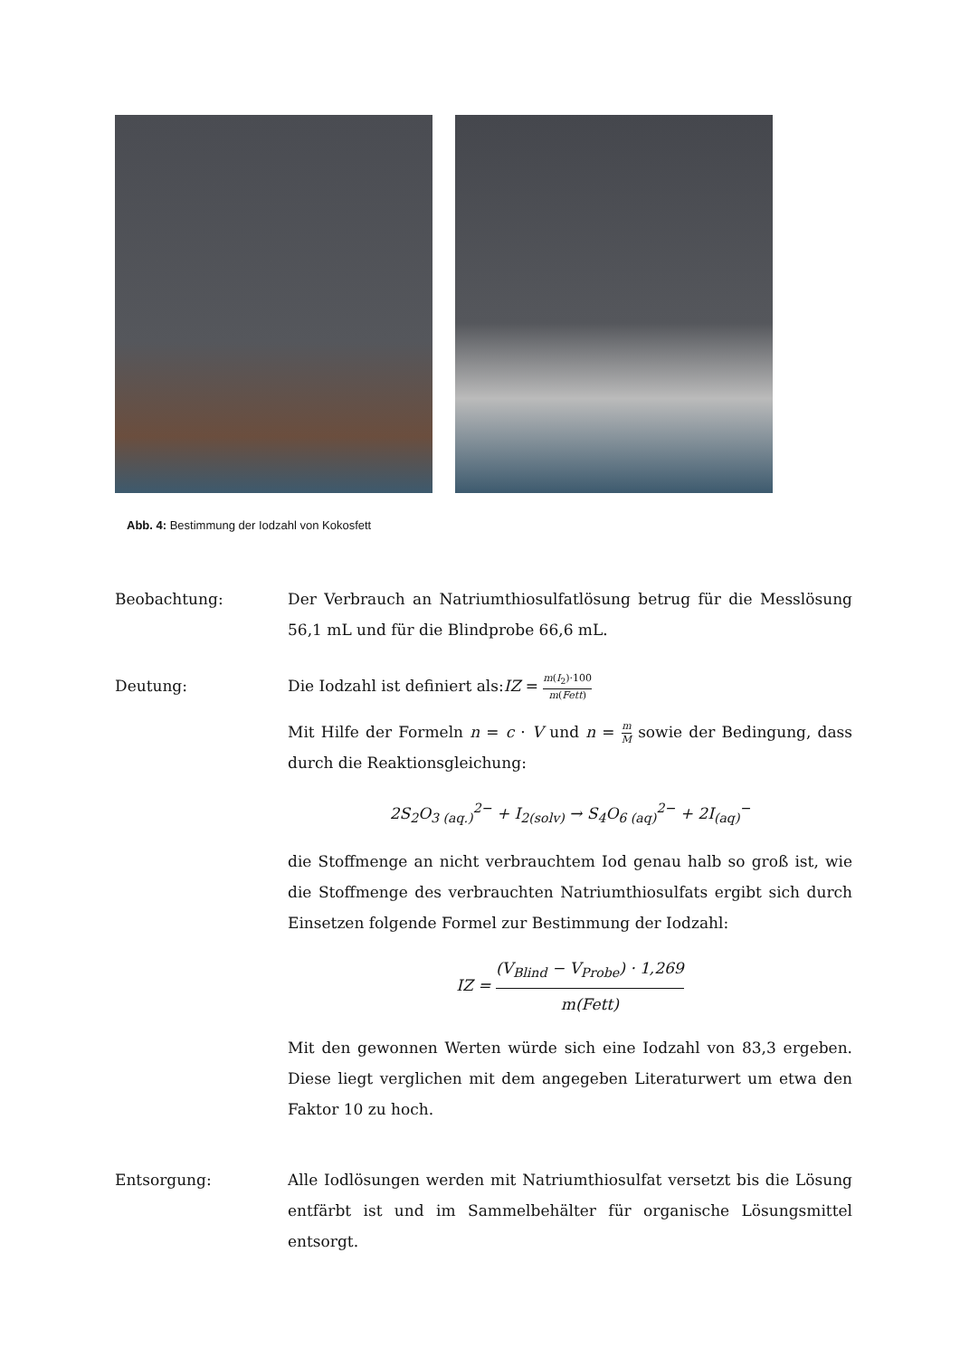Abb. 4: Bestimmung der Iodzahl von Kokosfett
Beobachtung: Der Verbrauch an Natriumthiosulfatlösung betrug für die Messlösung 56,1 mL und für die Blindprobe 66,6 mL.
Deutung: Die Iodzahl ist definiert als:IZ = m(I<sub>2</sub>)·100 m(Fett)
Mit Hilfe der Formeln n = c · V und n = m M sowie der Bedingung, dass durch die Reaktionsgleichung:
2S<sub>2</sub>O<sub>3 (aq.)</sub><sup>2−</sup> + I<sub>2(solv)</sub> → S<sub>4</sub>O<sub>6 (aq)</sub><sup>2−</sup> + 2I<sub>(aq)</sub><sup>−</sup>
die Stoffmenge an nicht verbrauchtem Iod genau halb so groß ist, wie die Stoffmenge des verbrauchten Natriumthiosulfats ergibt sich durch Einsetzen folgende Formel zur Bestimmung der Iodzahl:
IZ = (V<sub>Blind</sub> − V<sub>Probe</sub>) · 1,269 m(Fett)
Mit den gewonnen Werten würde sich eine Iodzahl von 83,3 ergeben. Diese liegt verglichen mit dem angegeben Literaturwert um etwa den Faktor 10 zu hoch.
Entsorgung: Alle Iodlösungen werden mit Natriumthiosulfat versetzt bis die Lösung entfärbt ist und im Sammelbehälter für organische Lösungsmittel entsorgt.